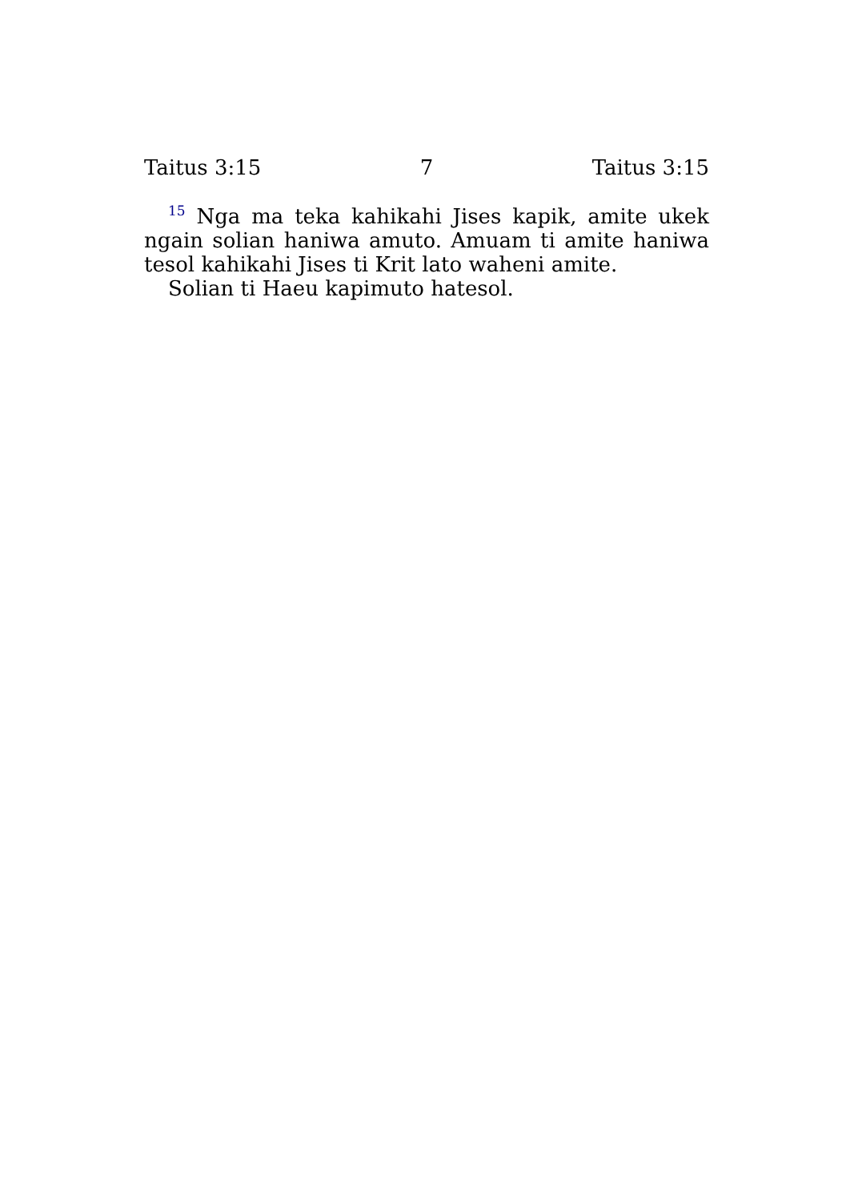Taitus 3:15 7 Taitus 3:15
<sup>15</sup> Nga ma teka kahikahi Jises kapik, amite ukek ngain solian haniwa amuto. Amuam ti amite haniwa tesol kahikahi Jises ti Krit lato waheni amite.
Solian ti Haeu kapimuto hatesol.